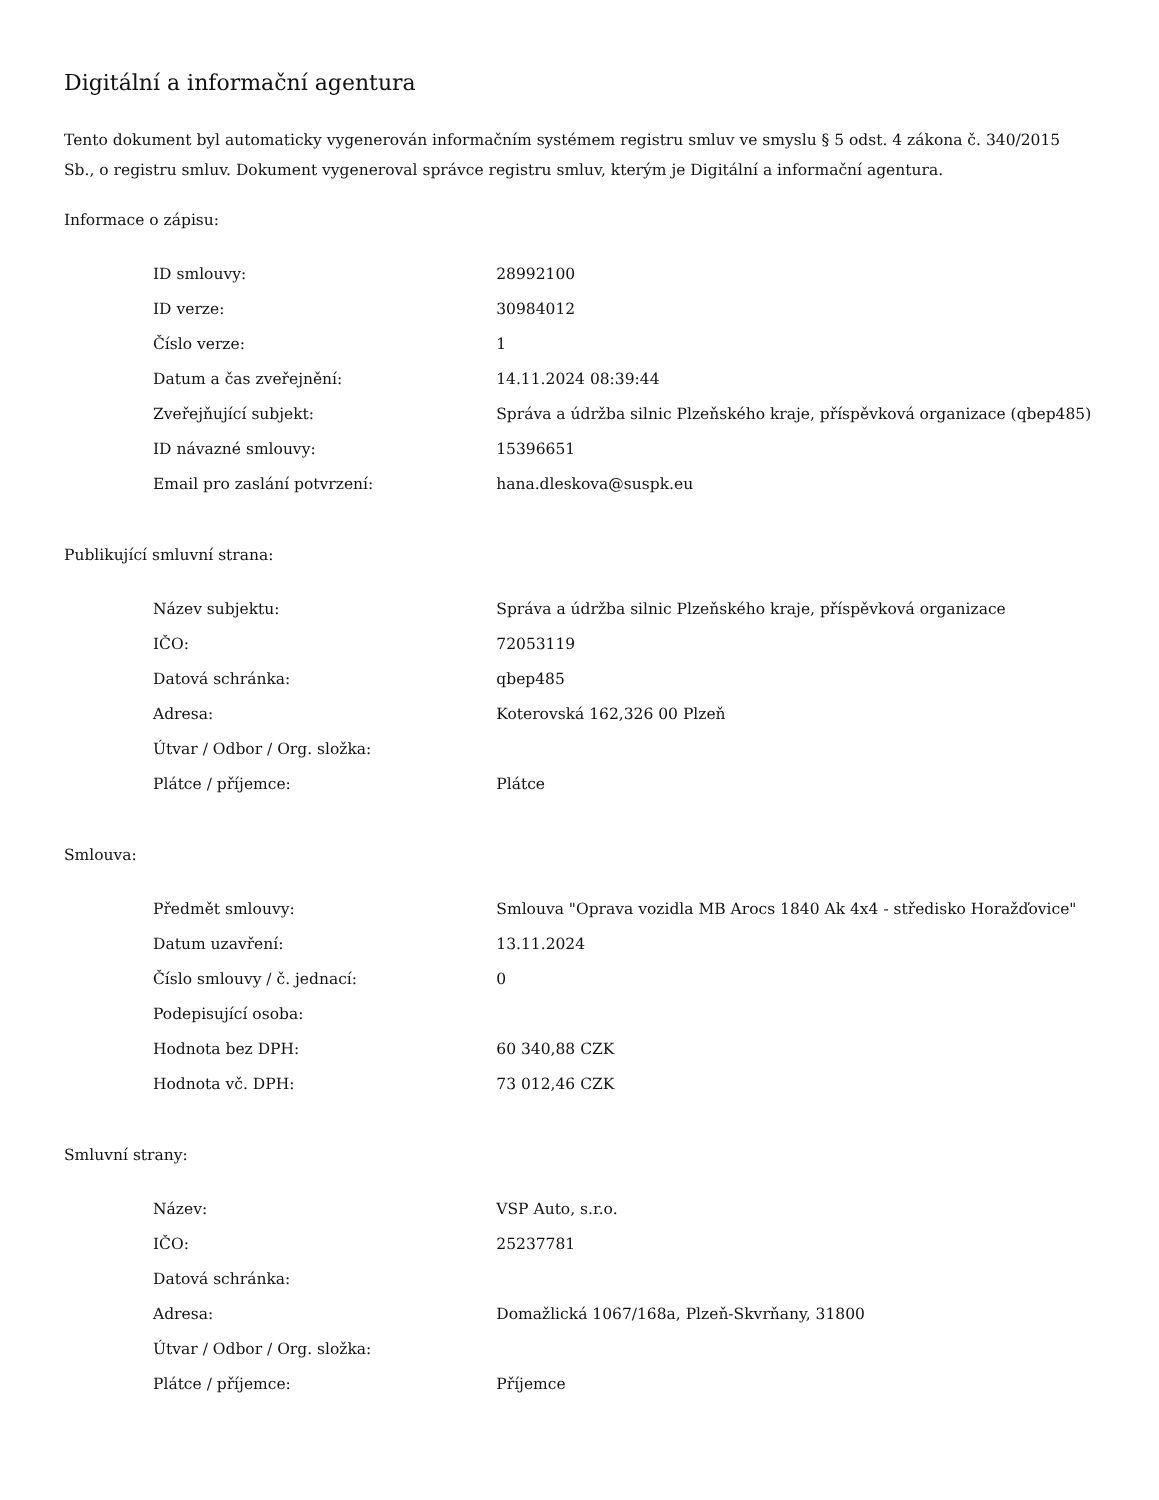Digitální a informační agentura
Tento dokument byl automaticky vygenerován informačním systémem registru smluv ve smyslu § 5 odst. 4 zákona č. 340/2015 Sb., o registru smluv. Dokument vygeneroval správce registru smluv, kterým je Digitální a informační agentura.
Informace o zápisu:
| ID smlouvy: | 28992100 |
| ID verze: | 30984012 |
| Číslo verze: | 1 |
| Datum a čas zveřejnění: | 14.11.2024 08:39:44 |
| Zveřejňující subjekt: | Správa a údržba silnic Plzeňského kraje, příspěvková organizace (qbep485) |
| ID návazné smlouvy: | 15396651 |
| Email pro zaslání potvrzení: | hana.dleskova@suspk.eu |
Publikující smluvní strana:
| Název subjektu: | Správa a údržba silnic Plzeňského kraje, příspěvková organizace |
| IČO: | 72053119 |
| Datová schránka: | qbep485 |
| Adresa: | Koterovská 162,326 00 Plzeň |
| Útvar / Odbor / Org. složka: | |
| Plátce / příjemce: | Plátce |
Smlouva:
| Předmět smlouvy: | Smlouva "Oprava vozidla MB Arocs 1840 Ak 4x4 - středisko Horažďovice" |
| Datum uzavření: | 13.11.2024 |
| Číslo smlouvy / č. jednací: | 0 |
| Podepisující osoba: | |
| Hodnota bez DPH: | 60 340,88 CZK |
| Hodnota vč. DPH: | 73 012,46 CZK |
Smluvní strany:
| Název: | VSP Auto, s.r.o. |
| IČO: | 25237781 |
| Datová schránka: | |
| Adresa: | Domažlická 1067/168a, Plzeň-Skvrňany, 31800 |
| Útvar / Odbor / Org. složka: | |
| Plátce / příjemce: | Příjemce |